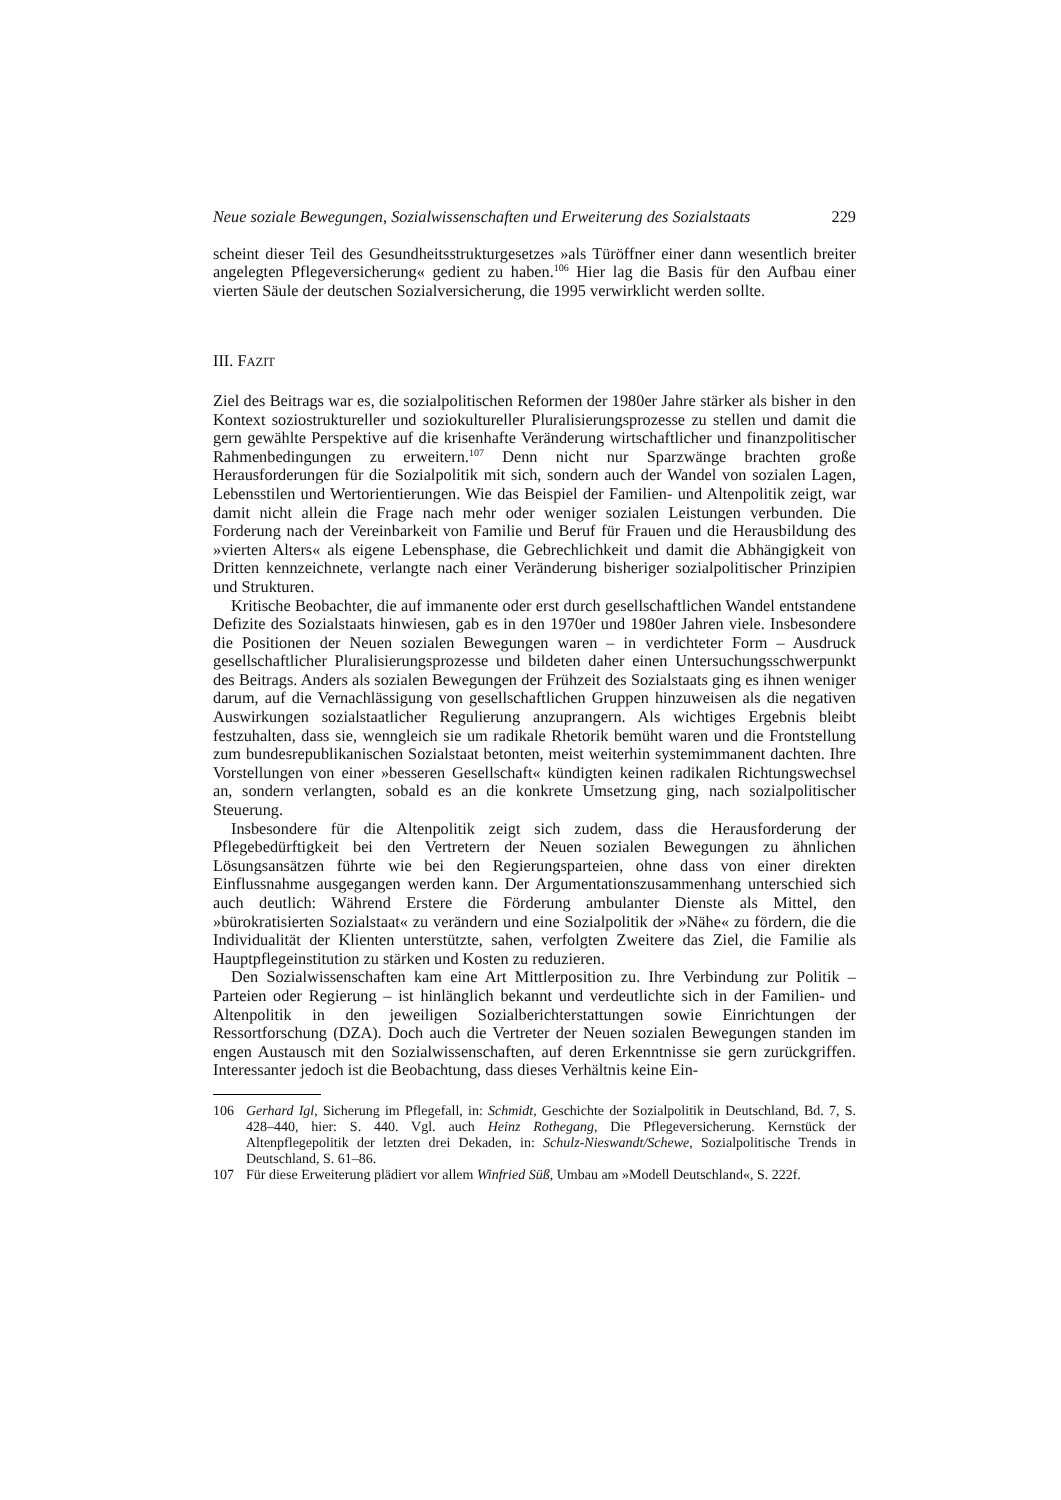Neue soziale Bewegungen, Sozialwissenschaften und Erweiterung des Sozialstaats 229
scheint dieser Teil des Gesundheitsstrukturgesetzes »als Türöffner einer dann wesentlich breiter angelegten Pflegeversicherung« gedient zu haben.<sup>106</sup> Hier lag die Basis für den Aufbau einer vierten Säule der deutschen Sozialversicherung, die 1995 verwirklicht werden sollte.
III. FAZIT
Ziel des Beitrags war es, die sozialpolitischen Reformen der 1980er Jahre stärker als bisher in den Kontext soziostruktureller und soziokultureller Pluralisierungsprozesse zu stellen und damit die gern gewählte Perspektive auf die krisenhafte Veränderung wirtschaftlicher und finanzpolitischer Rahmenbedingungen zu erweitern.<sup>107</sup> Denn nicht nur Sparzwänge brachten große Herausforderungen für die Sozialpolitik mit sich, sondern auch der Wandel von sozialen Lagen, Lebensstilen und Wertorientierungen. Wie das Beispiel der Familien- und Altenpolitik zeigt, war damit nicht allein die Frage nach mehr oder weniger sozialen Leistungen verbunden. Die Forderung nach der Vereinbarkeit von Familie und Beruf für Frauen und die Herausbildung des »vierten Alters« als eigene Lebensphase, die Gebrechlichkeit und damit die Abhängigkeit von Dritten kennzeichnete, verlangte nach einer Veränderung bisheriger sozialpolitischer Prinzipien und Strukturen.
Kritische Beobachter, die auf immanente oder erst durch gesellschaftlichen Wandel entstandene Defizite des Sozialstaats hinwiesen, gab es in den 1970er und 1980er Jahren viele. Insbesondere die Positionen der Neuen sozialen Bewegungen waren – in verdichteter Form – Ausdruck gesellschaftlicher Pluralisierungsprozesse und bildeten daher einen Untersuchungsschwerpunkt des Beitrags. Anders als sozialen Bewegungen der Frühzeit des Sozialstaats ging es ihnen weniger darum, auf die Vernachlässigung von gesellschaftlichen Gruppen hinzuweisen als die negativen Auswirkungen sozialstaatlicher Regulierung anzuprangern. Als wichtiges Ergebnis bleibt festzuhalten, dass sie, wenngleich sie um radikale Rhetorik bemüht waren und die Frontstellung zum bundesrepublikanischen Sozialstaat betonten, meist weiterhin systemimmanent dachten. Ihre Vorstellungen von einer »besseren Gesellschaft« kündigten keinen radikalen Richtungswechsel an, sondern verlangten, sobald es an die konkrete Umsetzung ging, nach sozialpolitischer Steuerung.
Insbesondere für die Altenpolitik zeigt sich zudem, dass die Herausforderung der Pflegebedürftigkeit bei den Vertretern der Neuen sozialen Bewegungen zu ähnlichen Lösungsansätzen führte wie bei den Regierungsparteien, ohne dass von einer direkten Einflussnahme ausgegangen werden kann. Der Argumentationszusammenhang unterschied sich auch deutlich: Während Erstere die Förderung ambulanter Dienste als Mittel, den »bürokratisierten Sozialstaat« zu verändern und eine Sozialpolitik der »Nähe« zu fördern, die die Individualität der Klienten unterstützte, sahen, verfolgten Zweitere das Ziel, die Familie als Hauptpflegeinstitution zu stärken und Kosten zu reduzieren.
Den Sozialwissenschaften kam eine Art Mittlerposition zu. Ihre Verbindung zur Politik – Parteien oder Regierung – ist hinlänglich bekannt und verdeutlichte sich in der Familien- und Altenpolitik in den jeweiligen Sozialberichterstattungen sowie Einrichtungen der Ressortforschung (DZA). Doch auch die Vertreter der Neuen sozialen Bewegungen standen im engen Austausch mit den Sozialwissenschaften, auf deren Erkenntnisse sie gern zurückgriffen. Interessanter jedoch ist die Beobachtung, dass dieses Verhältnis keine Ein-
106 Gerhard Igl, Sicherung im Pflegefall, in: Schmidt, Geschichte der Sozialpolitik in Deutschland, Bd. 7, S. 428–440, hier: S. 440. Vgl. auch Heinz Rothegang, Die Pflegeversicherung. Kernstück der Altenpflegepolitik der letzten drei Dekaden, in: Schulz-Nieswandt/Schewe, Sozialpolitische Trends in Deutschland, S. 61–86.
107 Für diese Erweiterung plädiert vor allem Winfried Süß, Umbau am »Modell Deutschland«, S. 222f.